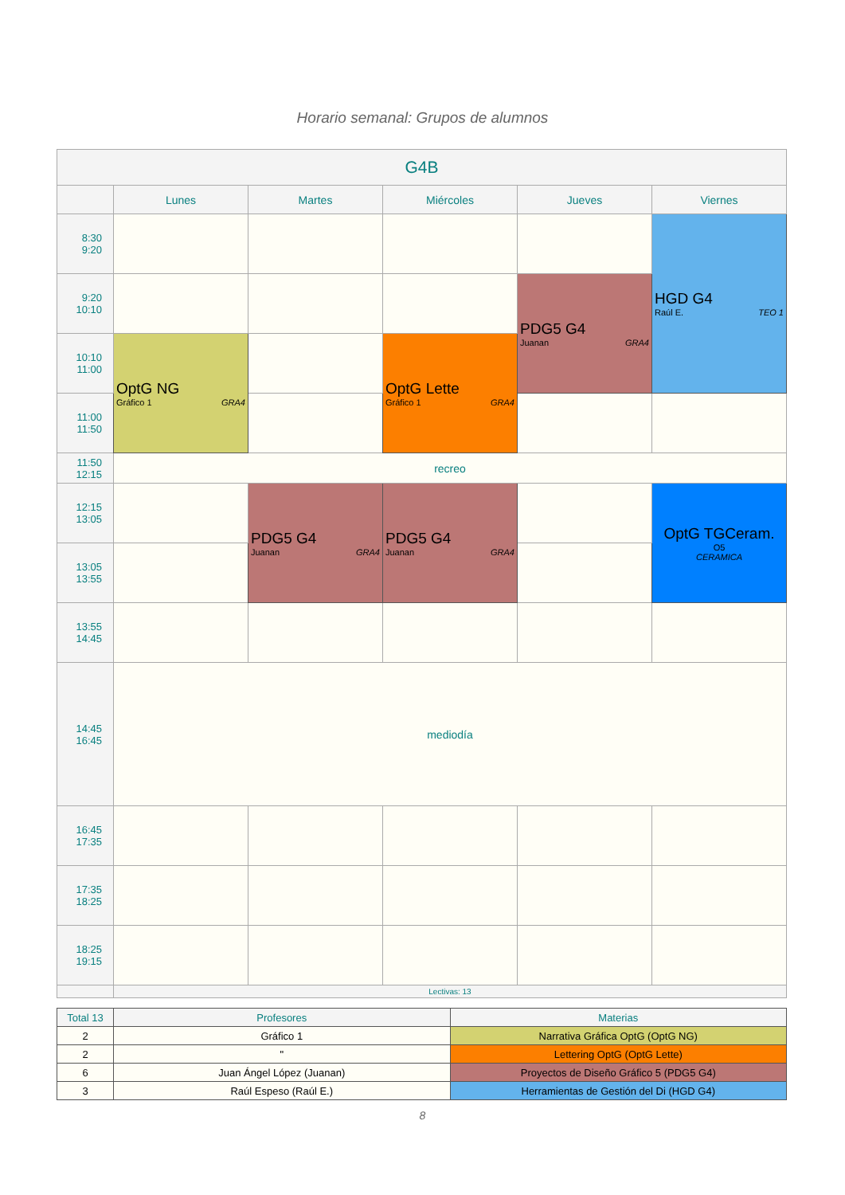Horario semanal: Grupos de alumnos
| G4B | | | | | |
| --- | --- | --- | --- | --- | --- |
| | Lunes | Martes | Miércoles | Jueves | Viernes |
| 8:30 9:20 | | | | | HGD G4 Raúl E. TEO 1 |
| 9:20 10:10 | | | | PDG5 G4 Juanan GRA4 | |
| 10:10 11:00 | OptG NG Gráfico 1 GRA4 | | OptG Lette Gráfico 1 GRA4 | | |
| 11:00 11:50 | | | | | |
| 11:50 12:15 | recreo | | | | |
| 12:15 13:05 | | PDG5 G4 Juanan GRA4 | PDG5 G4 Juanan GRA4 | | OptG TGCeram. O5 CERAMICA |
| 13:05 13:55 | | | | | |
| 13:55 14:45 | | | | | |
| 14:45 16:45 | mediodía | | | | |
| 16:45 17:35 | | | | | |
| 17:35 18:25 | | | | | |
| 18:25 19:15 | | | | | |
| | Lectivas: 13 | | | | |
| Total 13 | Profesores | Materias |
| 2 | Gráfico 1 | Narrativa Gráfica OptG (OptG NG) |
| 2 | " | Lettering OptG (OptG Lette) |
| 6 | Juan Ángel López (Juanan) | Proyectos de Diseño Gráfico 5 (PDG5 G4) |
| 3 | Raúl Espeso (Raúl E.) | Herramientas de Gestión del Di (HGD G4) |
8